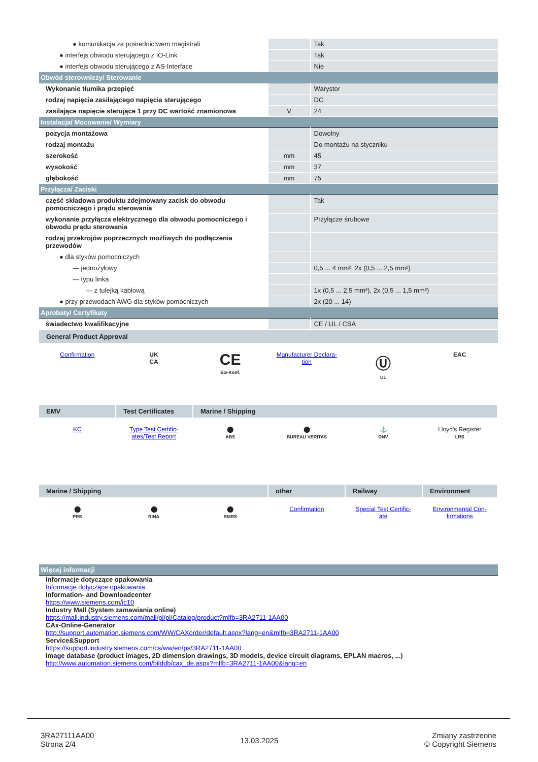| ● komunikacja za pośrednictwem magistrali | | Tak |
| ● interfejs obwodu sterującego z IO-Link | | Tak |
| ● interfejs obwodu sterującego z AS-Interface | | Nie |
| Obwód sterowniczy/ Sterowanie | | |
| Wykonanie tłumika przepięć | | Warystor |
| rodzaj napięcia zasilającego napięcia sterującego | | DC |
| zasilające napięcie sterujące 1 przy DC wartość znamionowa | V | 24 |
| Instalacja/ Mocowanie/ Wymiary | | |
| pozycja montażowa | | Dowolny |
| rodzaj montażu | | Do montażu na styczniku |
| szerokość | mm | 45 |
| wysokość | mm | 37 |
| głębokość | mm | 75 |
| Przyłącza/ Zaciski | | |
| część składowa produktu zdejmowany zacisk do obwodu pomocniczego i prądu sterowania | | Tak |
| wykonanie przyłącza elektrycznego dla obwodu pomocniczego i obwodu prądu sterowania | | Przyłącze śrubowe |
| rodzaj przekrojów poprzecznych możliwych do podłączenia przewodów | | |
| ● dla styków pomocniczych | | |
| — jednożyłowy | | 0,5 ... 4 mm², 2x (0,5 ... 2,5 mm²) |
| — typu linka | | |
| — z tulejką kablową | | 1x (0,5 ... 2,5 mm²), 2x (0,5 ... 1,5 mm²) |
| ● przy przewodach AWG dla styków pomocniczych | | 2x (20 ... 14) |
| Aprobaty/ Certyfikaty | | |
| świadectwo kwalifikacyjne | | CE / UL / CSA |
General Product Approval
Confirmation UK
CA
CE
EG-Konf.
Manufacturer Declara-
tion
Ⓤ
UL
EAC
EMV Test Certificates
Marine / Shipping
KC Type Test Certific-
ates/Test Report
⬤
ABS
⬤
BUREAU VERITAS
⚓
DNV
Lloyd's Register
LRS
Marine / Shipping other Railway Environment
⬤
PRS
⬤
RINA
⬤
RMRS
Confirmation Special Test Certific-
ate
Environmental Con-
firmations
| Więcej informacji |
Informacje dotyczące opakowania
Informacje dotyczące opakowania
Information- and Downloadcenter
https://www.siemens.com/ic10
Industry Mall (System zamawiania online)
https://mall.industry.siemens.com/mall/pl/pl/Catalog/product?mlfb=3RA2711-1AA00
CAx-Online-Generator
http://support.automation.siemens.com/WW/CAXorder/default.aspx?lang=en&mlfb=3RA2711-1AA00
Service&Support
https://support.industry.siemens.com/cs/ww/en/ps/3RA2711-1AA00
Image database (product images, 2D dimension drawings, 3D models, device circuit diagrams, EPLAN macros, ...)
http://www.automation.siemens.com/bilddb/cax_de.aspx?mlfb=3RA2711-1AA00&lang=en
3RA27111AA00
Strona 2/4
13.03.2025
Zmiany zastrzeone
© Copyright Siemens